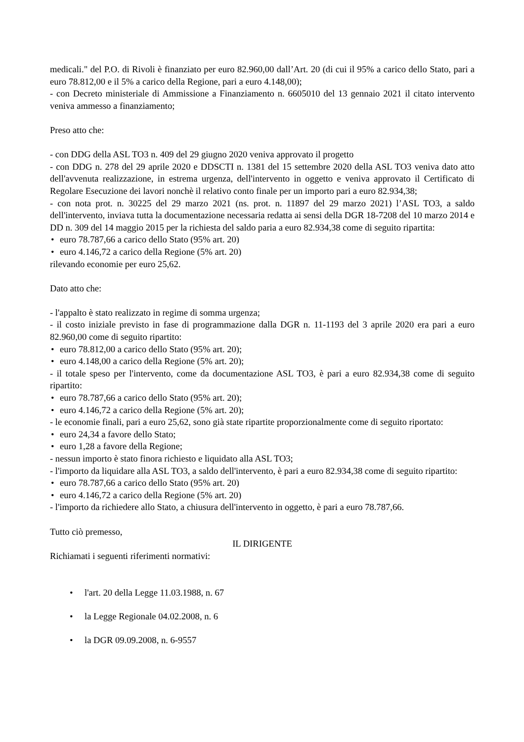medicali." del P.O. di Rivoli è finanziato per euro 82.960,00 dall’Art. 20 (di cui il 95% a carico dello Stato, pari a euro 78.812,00 e il 5% a carico della Regione, pari a euro 4.148,00);
- con Decreto ministeriale di Ammissione a Finanziamento n. 6605010 del 13 gennaio 2021 il citato intervento veniva ammesso a finanziamento;
Preso atto che:
- con DDG della ASL TO3 n. 409 del 29 giugno 2020 veniva approvato il progetto
- con DDG n. 278 del 29 aprile 2020 e DDSCTI n. 1381 del 15 settembre 2020 della ASL TO3 veniva dato atto dell'avvenuta realizzazione, in estrema urgenza, dell'intervento in oggetto e veniva approvato il Certificato di Regolare Esecuzione dei lavori nonchè il relativo conto finale per un importo pari a euro 82.934,38;
- con nota prot. n. 30225 del 29 marzo 2021 (ns. prot. n. 11897 del 29 marzo 2021) l’ASL TO3, a saldo dell'intervento, inviava tutta la documentazione necessaria redatta ai sensi della DGR 18-7208 del 10 marzo 2014 e DD n. 309 del 14 maggio 2015 per la richiesta del saldo paria a euro 82.934,38 come di seguito ripartita:
• euro 78.787,66 a carico dello Stato (95% art. 20)
• euro 4.146,72 a carico della Regione (5% art. 20)
rilevando economie per euro 25,62.
Dato atto che:
- l'appalto è stato realizzato in regime di somma urgenza;
- il costo iniziale previsto in fase di programmazione dalla DGR n. 11-1193 del 3 aprile 2020 era pari a euro 82.960,00 come di seguito ripartito:
• euro 78.812,00 a carico dello Stato (95% art. 20);
• euro 4.148,00 a carico della Regione (5% art. 20);
- il totale speso per l'intervento, come da documentazione ASL TO3, è pari a euro 82.934,38 come di seguito ripartito:
• euro 78.787,66 a carico dello Stato (95% art. 20);
• euro 4.146,72 a carico della Regione (5% art. 20);
- le economie finali, pari a euro 25,62, sono già state ripartite proporzionalmente come di seguito riportato:
• euro 24,34 a favore dello Stato;
• euro 1,28 a favore della Regione;
- nessun importo è stato finora richiesto e liquidato alla ASL TO3;
- l'importo da liquidare alla ASL TO3, a saldo dell'intervento, è pari a euro 82.934,38 come di seguito ripartito:
• euro 78.787,66 a carico dello Stato (95% art. 20)
• euro 4.146,72 a carico della Regione (5% art. 20)
- l'importo da richiedere allo Stato, a chiusura dell'intervento in oggetto, è pari a euro 78.787,66.
Tutto ciò premesso,
IL DIRIGENTE
Richiamati i seguenti riferimenti normativi:
• l'art. 20 della Legge 11.03.1988, n. 67
• la Legge Regionale 04.02.2008, n. 6
• la DGR 09.09.2008, n. 6-9557